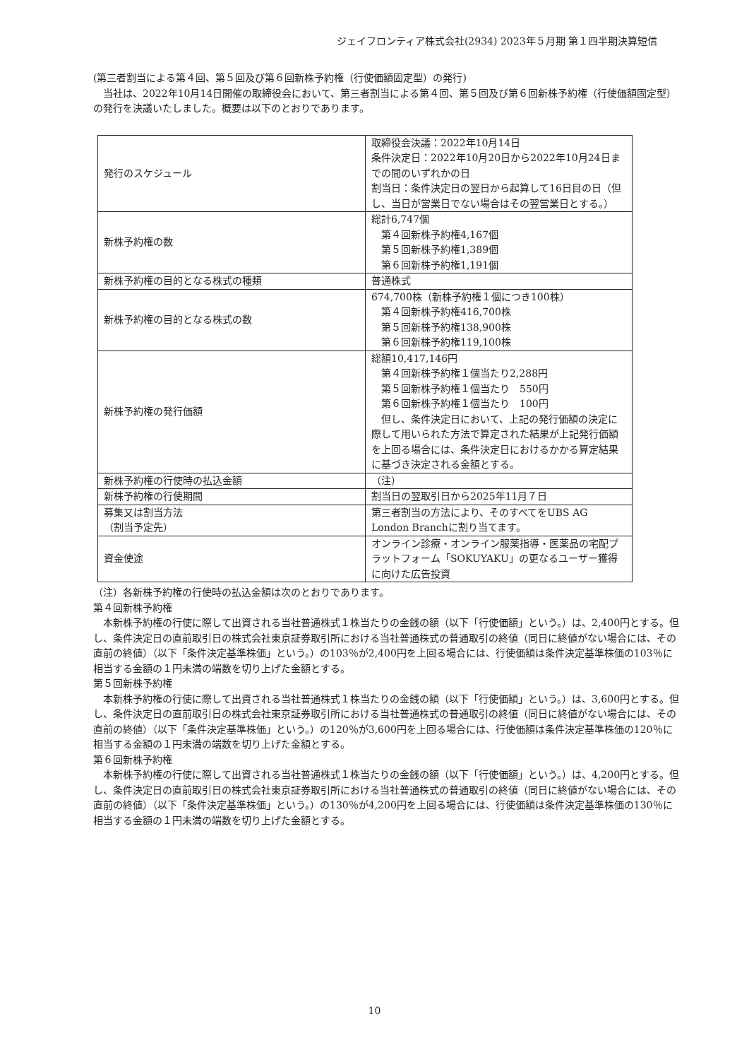ジェイフロンティア株式会社(2934) 2023年５月期 第１四半期決算短信
(第三者割当による第４回、第５回及び第６回新株予約権（行使価額固定型）の発行)
　当社は、2022年10月14日開催の取締役会において、第三者割当による第４回、第５回及び第６回新株予約権（行使価額固定型）の発行を決議いたしました。概要は以下のとおりであります。
| 発行のスケジュール | 取締役会決議：2022年10月14日 条件決定日：2022年10月20日から2022年10月24日までの間のいずれかの日 割当日：条件決定日の翌日から起算して16日目の日（但し、当日が営業日でない場合はその翌営業日とする。） |
| 新株予約権の数 | 総計6,747個 第４回新株予約権4,167個 第５回新株予約権1,389個 第６回新株予約権1,191個 |
| 新株予約権の目的となる株式の種類 | 普通株式 |
| 新株予約権の目的となる株式の数 | 674,700株（新株予約権１個につき100株） 第４回新株予約権416,700株 第５回新株予約権138,900株 第６回新株予約権119,100株 |
| 新株予約権の発行価額 | 総額10,417,146円 第４回新株予約権１個当たり2,288円 第５回新株予約権１個当たり 550円 第６回新株予約権１個当たり 100円 但し、条件決定日において、上記の発行価額の決定に際して用いられた方法で算定された結果が上記発行価額を上回る場合には、条件決定日におけるかかる算定結果に基づき決定される金額とする。 |
| 新株予約権の行使時の払込金額 | （注） |
| 新株予約権の行使期間 | 割当日の翌取引日から2025年11月７日 |
| 募集又は割当方法 （割当予定先） | 第三者割当の方法により、そのすべてをUBS AG London Branchに割り当てます。 |
| 資金使途 | オンライン診療・オンライン服薬指導・医薬品の宅配プラットフォーム「SOKUYAKU」の更なるユーザー獲得に向けた広告投資 |
（注）各新株予約権の行使時の払込金額は次のとおりであります。
第４回新株予約権
　本新株予約権の行使に際して出資される当社普通株式１株当たりの金銭の額（以下「行使価額」という。）は、2,400円とする。但し、条件決定日の直前取引日の株式会社東京証券取引所における当社普通株式の普通取引の終値（同日に終値がない場合には、その直前の終値）（以下「条件決定基準株価」という。）の103％が2,400円を上回る場合には、行使価額は条件決定基準株価の103％に相当する金額の１円未満の端数を切り上げた金額とする。
第５回新株予約権
　本新株予約権の行使に際して出資される当社普通株式１株当たりの金銭の額（以下「行使価額」という。）は、3,600円とする。但し、条件決定日の直前取引日の株式会社東京証券取引所における当社普通株式の普通取引の終値（同日に終値がない場合には、その直前の終値）（以下「条件決定基準株価」という。）の120％が3,600円を上回る場合には、行使価額は条件決定基準株価の120％に相当する金額の１円未満の端数を切り上げた金額とする。
第６回新株予約権
　本新株予約権の行使に際して出資される当社普通株式１株当たりの金銭の額（以下「行使価額」という。）は、4,200円とする。但し、条件決定日の直前取引日の株式会社東京証券取引所における当社普通株式の普通取引の終値（同日に終値がない場合には、その直前の終値）（以下「条件決定基準株価」という。）の130％が4,200円を上回る場合には、行使価額は条件決定基準株価の130％に相当する金額の１円未満の端数を切り上げた金額とする。
10